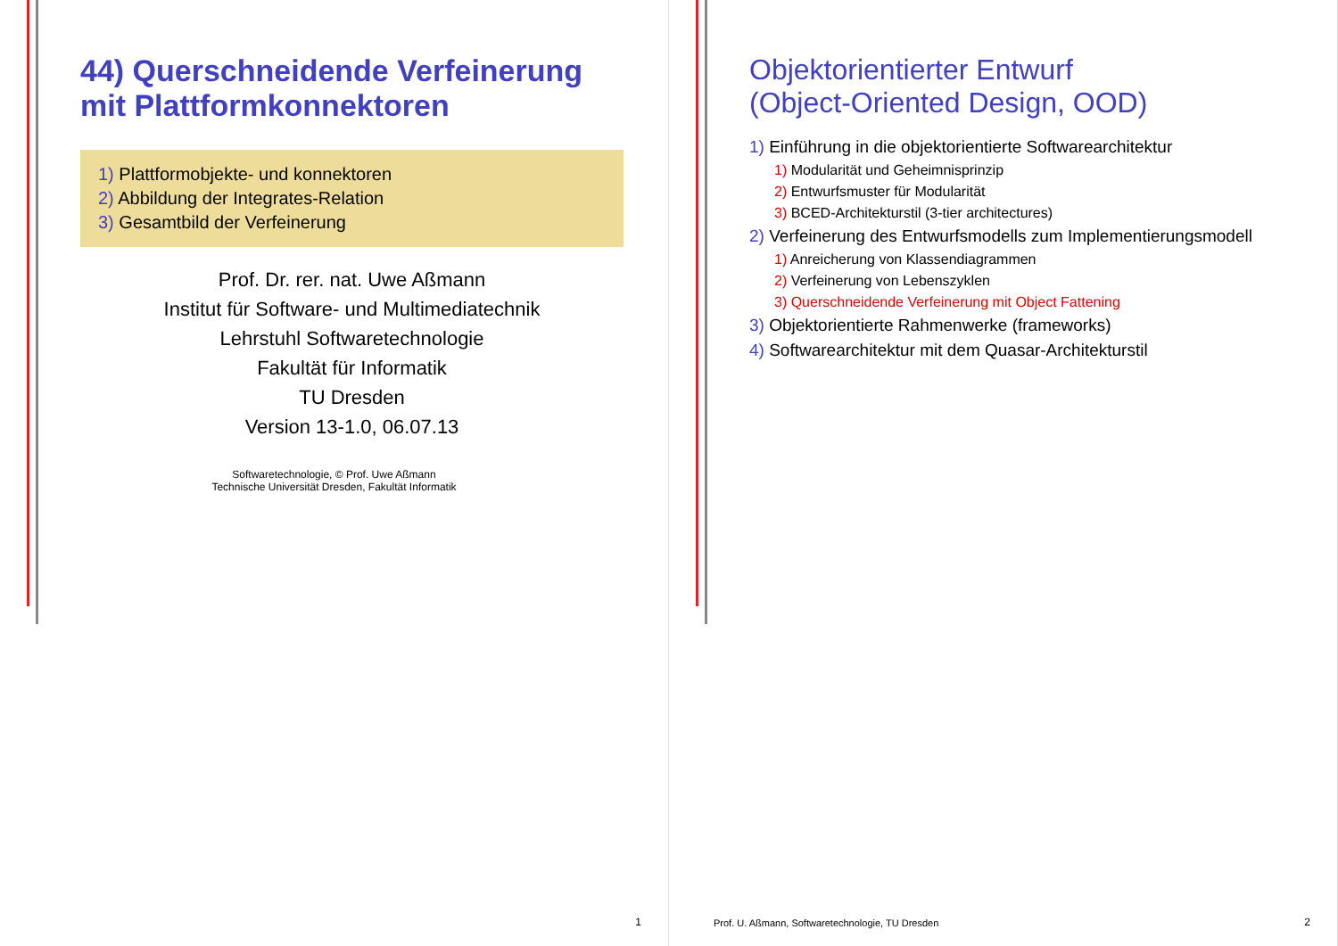44) Querschneidende Verfeinerung mit Plattformkonnektoren
1) Plattformobjekte- und konnektoren
2) Abbildung der Integrates-Relation
3) Gesamtbild der Verfeinerung
Prof. Dr. rer. nat. Uwe Aßmann
Institut für Software- und Multimediatechnik
Lehrstuhl Softwaretechnologie
Fakultät für Informatik
TU Dresden
Version 13-1.0, 06.07.13
Softwaretechnologie, © Prof. Uwe Aßmann
Technische Universität Dresden, Fakultät Informatik
1
Objektorientierter Entwurf
(Object-Oriented Design, OOD)
1) Einführung in die objektorientierte Softwarearchitektur
1) Modularität und Geheimnisprinzip
2) Entwurfsmuster für Modularität
3) BCED-Architekturstil (3-tier architectures)
2) Verfeinerung des Entwurfsmodells zum Implementierungsmodell
1) Anreicherung von Klassendiagrammen
2) Verfeinerung von Lebenszyklen
3) Querschneidende Verfeinerung mit Object Fattening
3) Objektorientierte Rahmenwerke (frameworks)
4) Softwarearchitektur mit dem Quasar-Architekturstil
Prof. U. Aßmann, Softwaretechnologie, TU Dresden
2